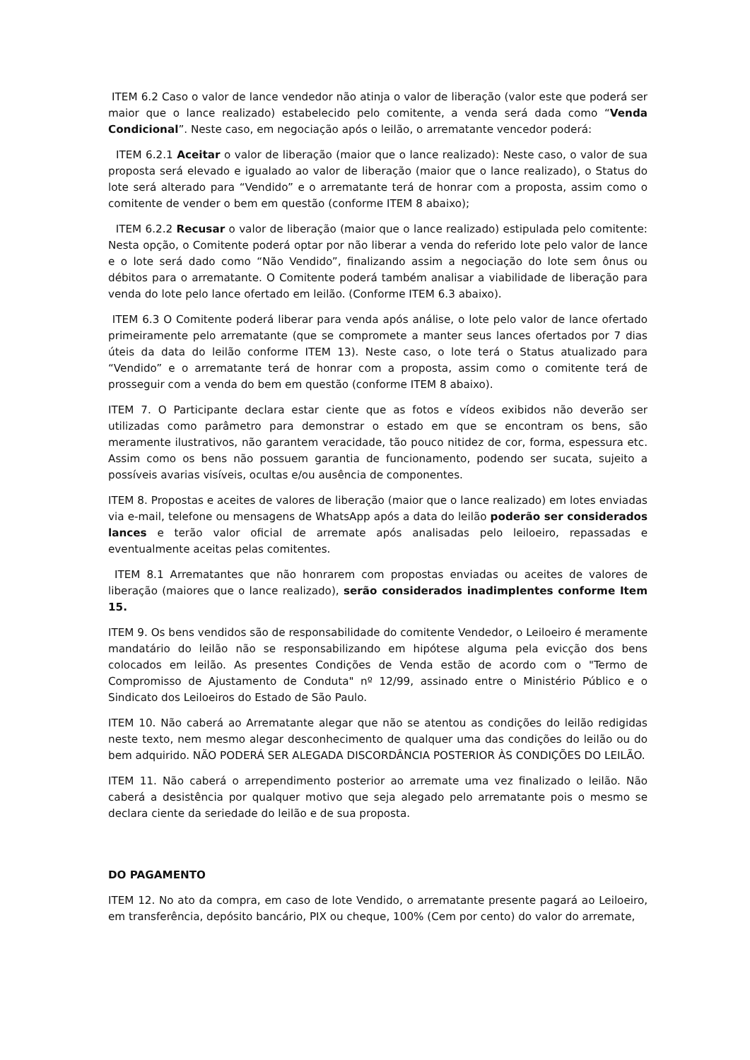ITEM 6.2 Caso o valor de lance vendedor não atinja o valor de liberação (valor este que poderá ser maior que o lance realizado) estabelecido pelo comitente, a venda será dada como “Venda Condicional”. Neste caso, em negociação após o leilão, o arrematante vencedor poderá:
ITEM 6.2.1 Aceitar o valor de liberação (maior que o lance realizado): Neste caso, o valor de sua proposta será elevado e igualado ao valor de liberação (maior que o lance realizado), o Status do lote será alterado para “Vendido” e o arrematante terá de honrar com a proposta, assim como o comitente de vender o bem em questão (conforme ITEM 8 abaixo);
ITEM 6.2.2 Recusar o valor de liberação (maior que o lance realizado) estipulada pelo comitente: Nesta opção, o Comitente poderá optar por não liberar a venda do referido lote pelo valor de lance e o lote será dado como “Não Vendido”, finalizando assim a negociação do lote sem ônus ou débitos para o arrematante. O Comitente poderá também analisar a viabilidade de liberação para venda do lote pelo lance ofertado em leilão. (Conforme ITEM 6.3 abaixo).
ITEM 6.3 O Comitente poderá liberar para venda após análise, o lote pelo valor de lance ofertado primeiramente pelo arrematante (que se compromete a manter seus lances ofertados por 7 dias úteis da data do leilão conforme ITEM 13). Neste caso, o lote terá o Status atualizado para “Vendido” e o arrematante terá de honrar com a proposta, assim como o comitente terá de prosseguir com a venda do bem em questão (conforme ITEM 8 abaixo).
ITEM 7. O Participante declara estar ciente que as fotos e vídeos exibidos não deverão ser utilizadas como parâmetro para demonstrar o estado em que se encontram os bens, são meramente ilustrativos, não garantem veracidade, tão pouco nitidez de cor, forma, espessura etc. Assim como os bens não possuem garantia de funcionamento, podendo ser sucata, sujeito a possíveis avarias visíveis, ocultas e/ou ausência de componentes.
ITEM 8. Propostas e aceites de valores de liberação (maior que o lance realizado) em lotes enviadas via e-mail, telefone ou mensagens de WhatsApp após a data do leilão poderão ser considerados lances e terão valor oficial de arremate após analisadas pelo leiloeiro, repassadas e eventualmente aceitas pelas comitentes.
ITEM 8.1 Arrematantes que não honrarem com propostas enviadas ou aceites de valores de liberação (maiores que o lance realizado), serão considerados inadimplentes conforme Item 15.
ITEM 9. Os bens vendidos são de responsabilidade do comitente Vendedor, o Leiloeiro é meramente mandatário do leilão não se responsabilizando em hipótese alguma pela evicção dos bens colocados em leilão. As presentes Condições de Venda estão de acordo com o "Termo de Compromisso de Ajustamento de Conduta" nº 12/99, assinado entre o Ministério Público e o Sindicato dos Leiloeiros do Estado de São Paulo.
ITEM 10. Não caberá ao Arrematante alegar que não se atentou as condições do leilão redigidas neste texto, nem mesmo alegar desconhecimento de qualquer uma das condições do leilão ou do bem adquirido. NÃO PODERÁ SER ALEGADA DISCORDÂNCIA POSTERIOR ÀS CONDIÇÕES DO LEILÃO.
ITEM 11. Não caberá o arrependimento posterior ao arremate uma vez finalizado o leilão. Não caberá a desistência por qualquer motivo que seja alegado pelo arrematante pois o mesmo se declara ciente da seriedade do leilão e de sua proposta.
DO PAGAMENTO
ITEM 12. No ato da compra, em caso de lote Vendido, o arrematante presente pagará ao Leiloeiro, em transferência, depósito bancário, PIX ou cheque, 100% (Cem por cento) do valor do arremate,